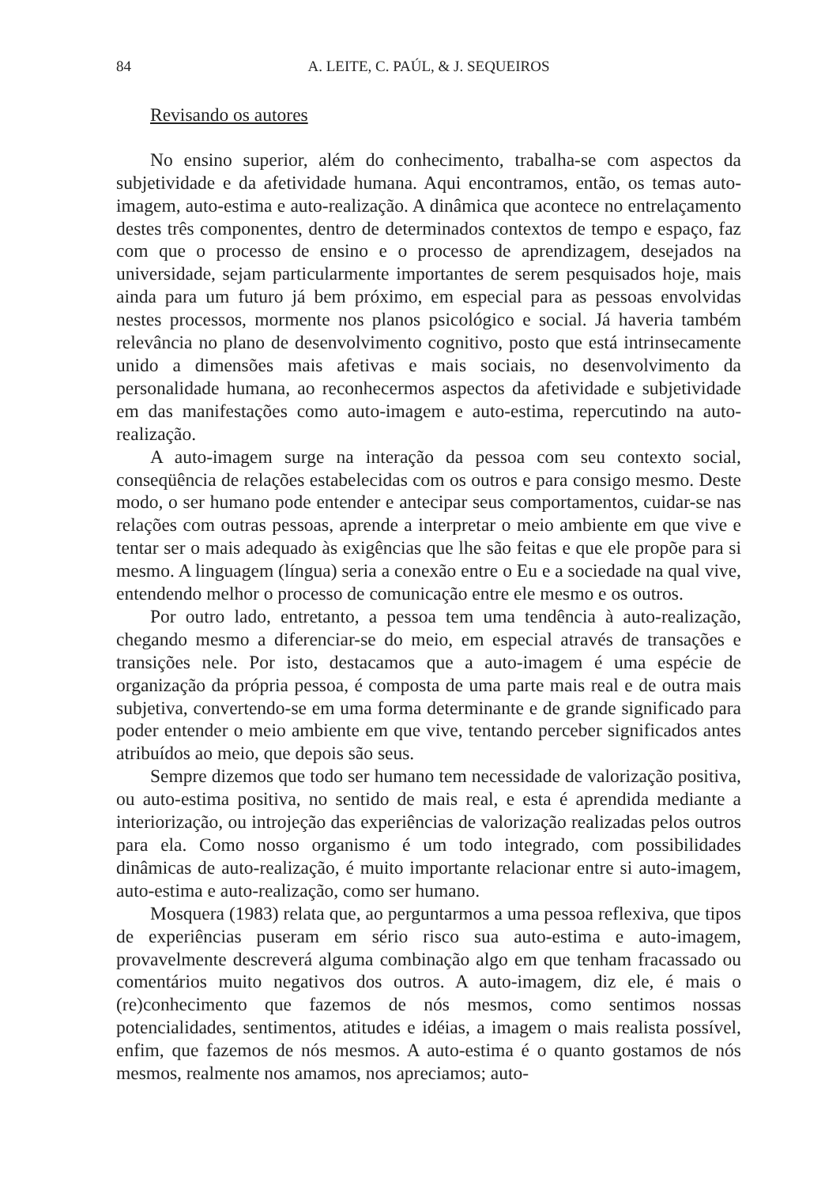84 A. LEITE, C. PAÚL, & J. SEQUEIROS
Revisando os autores
No ensino superior, além do conhecimento, trabalha-se com aspectos da subjetividade e da afetividade humana. Aqui encontramos, então, os temas auto-imagem, auto-estima e auto-realização. A dinâmica que acontece no entrelaçamento destes três componentes, dentro de determinados contextos de tempo e espaço, faz com que o processo de ensino e o processo de aprendizagem, desejados na universidade, sejam particularmente importantes de serem pesquisados hoje, mais ainda para um futuro já bem próximo, em especial para as pessoas envolvidas nestes processos, mormente nos planos psicológico e social. Já haveria também relevância no plano de desenvolvimento cognitivo, posto que está intrinsecamente unido a dimensões mais afetivas e mais sociais, no desenvolvimento da personalidade humana, ao reconhecermos aspectos da afetividade e subjetividade em das manifestações como auto-imagem e auto-estima, repercutindo na auto-realização.
A auto-imagem surge na interação da pessoa com seu contexto social, conseqüência de relações estabelecidas com os outros e para consigo mesmo. Deste modo, o ser humano pode entender e antecipar seus comportamentos, cuidar-se nas relações com outras pessoas, aprende a interpretar o meio ambiente em que vive e tentar ser o mais adequado às exigências que lhe são feitas e que ele propõe para si mesmo. A linguagem (língua) seria a conexão entre o Eu e a sociedade na qual vive, entendendo melhor o processo de comunicação entre ele mesmo e os outros.
Por outro lado, entretanto, a pessoa tem uma tendência à auto-realização, chegando mesmo a diferenciar-se do meio, em especial através de transações e transições nele. Por isto, destacamos que a auto-imagem é uma espécie de organização da própria pessoa, é composta de uma parte mais real e de outra mais subjetiva, convertendo-se em uma forma determinante e de grande significado para poder entender o meio ambiente em que vive, tentando perceber significados antes atribuídos ao meio, que depois são seus.
Sempre dizemos que todo ser humano tem necessidade de valorização positiva, ou auto-estima positiva, no sentido de mais real, e esta é aprendida mediante a interiorização, ou introjeção das experiências de valorização realizadas pelos outros para ela. Como nosso organismo é um todo integrado, com possibilidades dinâmicas de auto-realização, é muito importante relacionar entre si auto-imagem, auto-estima e auto-realização, como ser humano.
Mosquera (1983) relata que, ao perguntarmos a uma pessoa reflexiva, que tipos de experiências puseram em sério risco sua auto-estima e auto-imagem, provavelmente descreverá alguma combinação algo em que tenham fracassado ou comentários muito negativos dos outros. A auto-imagem, diz ele, é mais o (re)conhecimento que fazemos de nós mesmos, como sentimos nossas potencialidades, sentimentos, atitudes e idéias, a imagem o mais realista possível, enfim, que fazemos de nós mesmos. A auto-estima é o quanto gostamos de nós mesmos, realmente nos amamos, nos apreciamos; auto-